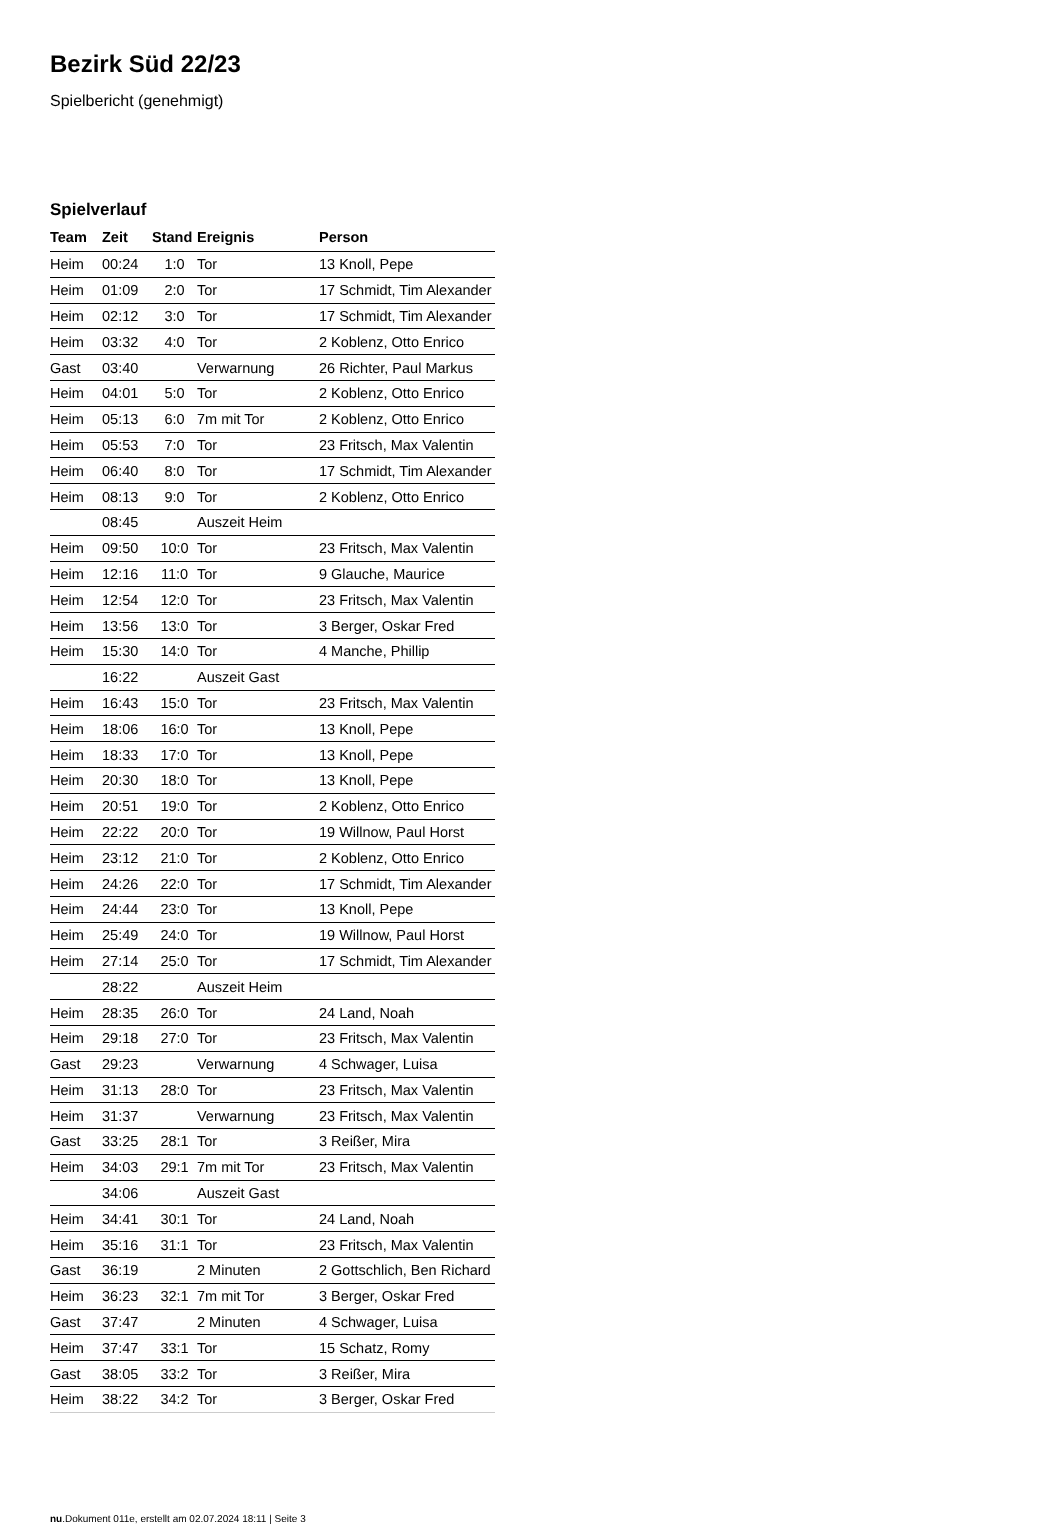Bezirk Süd 22/23
Spielbericht (genehmigt)
Spielverlauf
| Team | Zeit | Stand | Ereignis | Person |
| --- | --- | --- | --- | --- |
| Heim | 00:24 | 1:0 | Tor | 13 Knoll, Pepe |
| Heim | 01:09 | 2:0 | Tor | 17 Schmidt, Tim Alexander |
| Heim | 02:12 | 3:0 | Tor | 17 Schmidt, Tim Alexander |
| Heim | 03:32 | 4:0 | Tor | 2 Koblenz, Otto Enrico |
| Gast | 03:40 | | Verwarnung | 26 Richter, Paul Markus |
| Heim | 04:01 | 5:0 | Tor | 2 Koblenz, Otto Enrico |
| Heim | 05:13 | 6:0 | 7m mit Tor | 2 Koblenz, Otto Enrico |
| Heim | 05:53 | 7:0 | Tor | 23 Fritsch, Max Valentin |
| Heim | 06:40 | 8:0 | Tor | 17 Schmidt, Tim Alexander |
| Heim | 08:13 | 9:0 | Tor | 2 Koblenz, Otto Enrico |
| | 08:45 | | Auszeit Heim | |
| Heim | 09:50 | 10:0 | Tor | 23 Fritsch, Max Valentin |
| Heim | 12:16 | 11:0 | Tor | 9 Glauche, Maurice |
| Heim | 12:54 | 12:0 | Tor | 23 Fritsch, Max Valentin |
| Heim | 13:56 | 13:0 | Tor | 3 Berger, Oskar Fred |
| Heim | 15:30 | 14:0 | Tor | 4 Manche, Phillip |
| | 16:22 | | Auszeit Gast | |
| Heim | 16:43 | 15:0 | Tor | 23 Fritsch, Max Valentin |
| Heim | 18:06 | 16:0 | Tor | 13 Knoll, Pepe |
| Heim | 18:33 | 17:0 | Tor | 13 Knoll, Pepe |
| Heim | 20:30 | 18:0 | Tor | 13 Knoll, Pepe |
| Heim | 20:51 | 19:0 | Tor | 2 Koblenz, Otto Enrico |
| Heim | 22:22 | 20:0 | Tor | 19 Willnow, Paul Horst |
| Heim | 23:12 | 21:0 | Tor | 2 Koblenz, Otto Enrico |
| Heim | 24:26 | 22:0 | Tor | 17 Schmidt, Tim Alexander |
| Heim | 24:44 | 23:0 | Tor | 13 Knoll, Pepe |
| Heim | 25:49 | 24:0 | Tor | 19 Willnow, Paul Horst |
| Heim | 27:14 | 25:0 | Tor | 17 Schmidt, Tim Alexander |
| | 28:22 | | Auszeit Heim | |
| Heim | 28:35 | 26:0 | Tor | 24 Land, Noah |
| Heim | 29:18 | 27:0 | Tor | 23 Fritsch, Max Valentin |
| Gast | 29:23 | | Verwarnung | 4 Schwager, Luisa |
| Heim | 31:13 | 28:0 | Tor | 23 Fritsch, Max Valentin |
| Heim | 31:37 | | Verwarnung | 23 Fritsch, Max Valentin |
| Gast | 33:25 | 28:1 | Tor | 3 Reißer, Mira |
| Heim | 34:03 | 29:1 | 7m mit Tor | 23 Fritsch, Max Valentin |
| | 34:06 | | Auszeit Gast | |
| Heim | 34:41 | 30:1 | Tor | 24 Land, Noah |
| Heim | 35:16 | 31:1 | Tor | 23 Fritsch, Max Valentin |
| Gast | 36:19 | | 2 Minuten | 2 Gottschlich, Ben Richard |
| Heim | 36:23 | 32:1 | 7m mit Tor | 3 Berger, Oskar Fred |
| Gast | 37:47 | | 2 Minuten | 4 Schwager, Luisa |
| Heim | 37:47 | 33:1 | Tor | 15 Schatz, Romy |
| Gast | 38:05 | 33:2 | Tor | 3 Reißer, Mira |
| Heim | 38:22 | 34:2 | Tor | 3 Berger, Oskar Fred |
nu.Dokument 011e, erstellt am 02.07.2024 18:11 | Seite 3